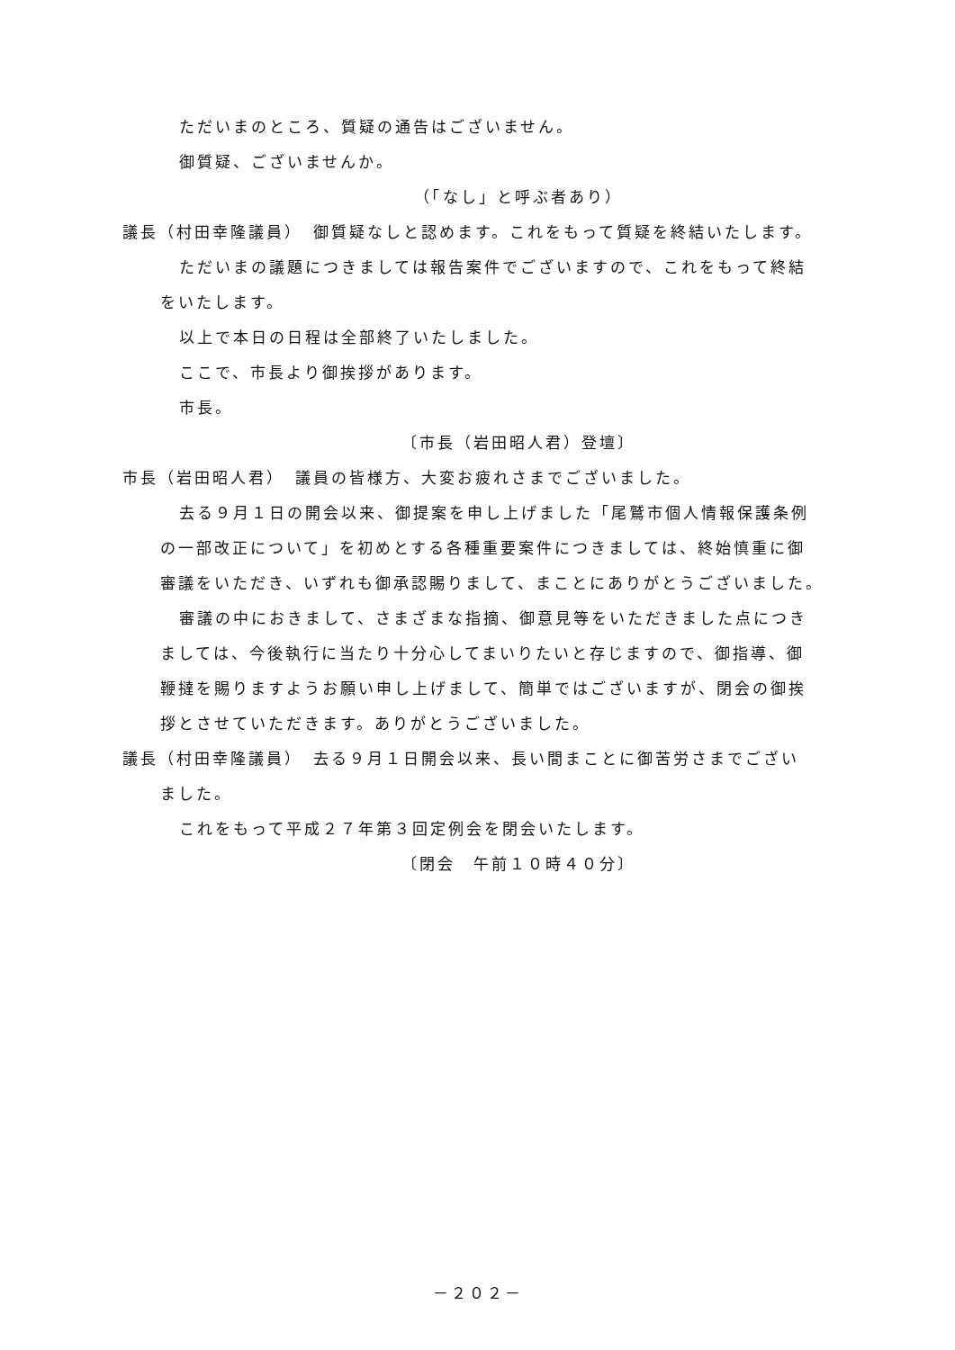ただいまのところ、質疑の通告はございません。
御質疑、ございませんか。
（「なし」と呼ぶ者あり）
議長（村田幸隆議員）　御質疑なしと認めます。これをもって質疑を終結いたします。
ただいまの議題につきましては報告案件でございますので、これをもって終結
をいたします。
以上で本日の日程は全部終了いたしました。
ここで、市長より御挨拶があります。
市長。
〔市長（岩田昭人君）登壇〕
市長（岩田昭人君）　議員の皆様方、大変お疲れさまでございました。
去る９月１日の開会以来、御提案を申し上げました「尾鷲市個人情報保護条例
の一部改正について」を初めとする各種重要案件につきましては、終始慎重に御
審議をいただき、いずれも御承認賜りまして、まことにありがとうございました。
審議の中におきまして、さまざまな指摘、御意見等をいただきました点につき
ましては、今後執行に当たり十分心してまいりたいと存じますので、御指導、御
鞭撻を賜りますようお願い申し上げまして、簡単ではございますが、閉会の御挨
拶とさせていただきます。ありがとうございました。
議長（村田幸隆議員）　去る９月１日開会以来、長い間まことに御苦労さまでござい
ました。
これをもって平成２７年第３回定例会を閉会いたします。
〔閉会　午前１０時４０分〕
－２０２－